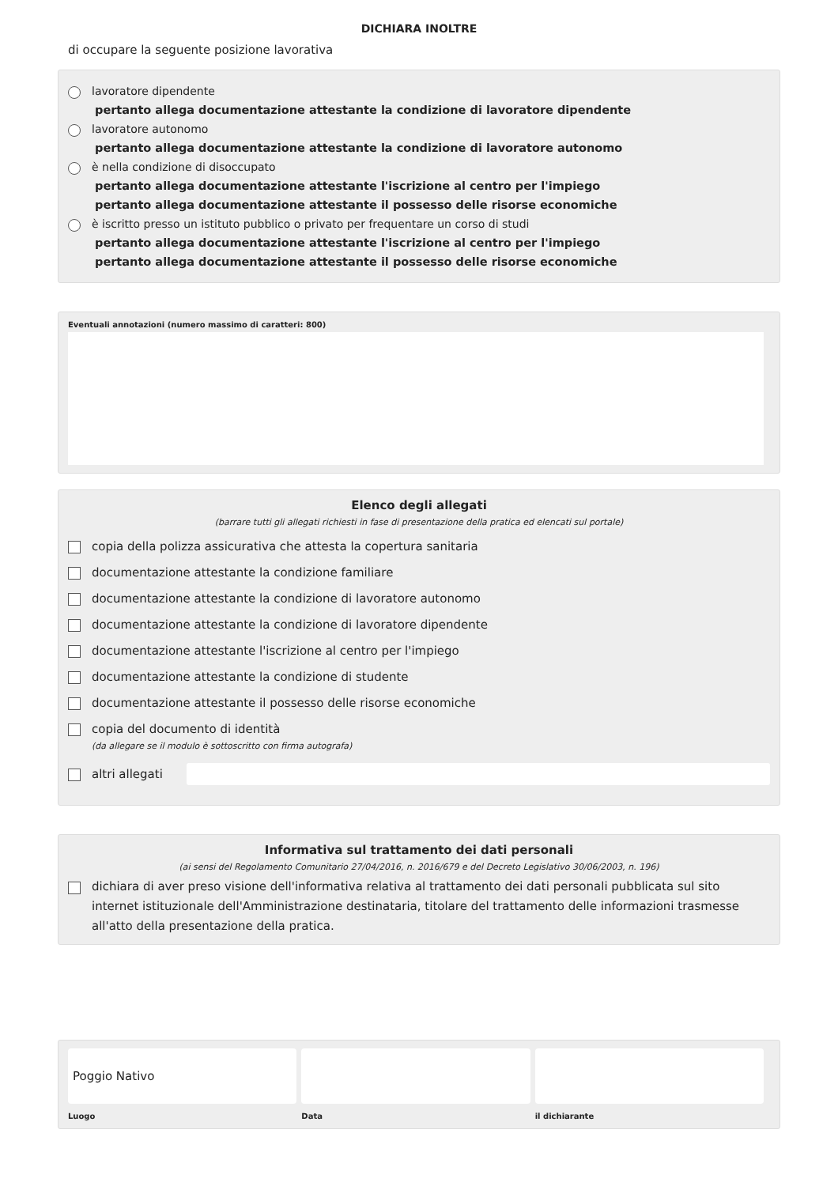DICHIARA INOLTRE
di occupare la seguente posizione lavorativa
lavoratore dipendente
pertanto allega documentazione attestante la condizione di lavoratore dipendente
lavoratore autonomo
pertanto allega documentazione attestante la condizione di lavoratore autonomo
è nella condizione di disoccupato
pertanto allega documentazione attestante l'iscrizione al centro per l'impiego
pertanto allega documentazione attestante il possesso delle risorse economiche
è iscritto presso un istituto pubblico o privato per frequentare un corso di studi
pertanto allega documentazione attestante l'iscrizione al centro per l'impiego
pertanto allega documentazione attestante il possesso delle risorse economiche
Eventuali annotazioni (numero massimo di caratteri: 800)
Elenco degli allegati
(barrare tutti gli allegati richiesti in fase di presentazione della pratica ed elencati sul portale)
copia della polizza assicurativa che attesta la copertura sanitaria
documentazione attestante la condizione familiare
documentazione attestante la condizione di lavoratore autonomo
documentazione attestante la condizione di lavoratore dipendente
documentazione attestante l'iscrizione al centro per l'impiego
documentazione attestante la condizione di studente
documentazione attestante il possesso delle risorse economiche
copia del documento di identità
(da allegare se il modulo è sottoscritto con firma autografa)
altri allegati
Informativa sul trattamento dei dati personali
(ai sensi del Regolamento Comunitario 27/04/2016, n. 2016/679 e del Decreto Legislativo 30/06/2003, n. 196)
dichiara di aver preso visione dell'informativa relativa al trattamento dei dati personali pubblicata sul sito internet istituzionale dell'Amministrazione destinataria, titolare del trattamento delle informazioni trasmesse all'atto della presentazione della pratica.
Poggio Nativo
Luogo Data il dichiarante